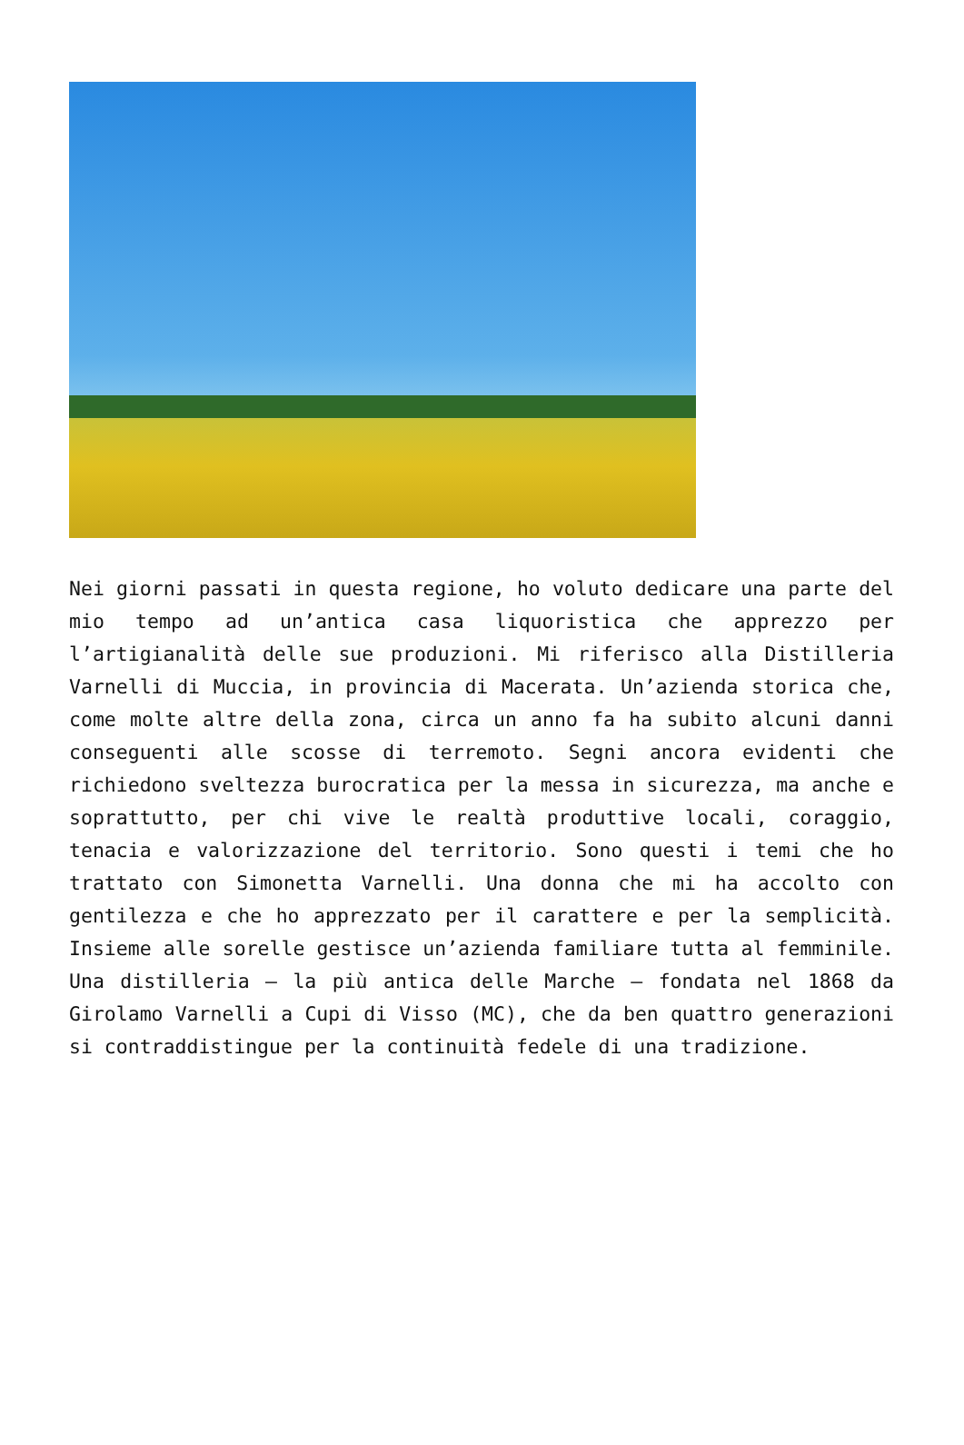Nei giorni passati in questa regione, ho voluto dedicare una parte del mio tempo ad un’antica casa liquoristica che apprezzo per l’artigianalità delle sue produzioni. Mi riferisco alla Distilleria Varnelli di Muccia, in provincia di Macerata. Un’azienda storica che, come molte altre della zona, circa un anno fa ha subito alcuni danni conseguenti alle scosse di terremoto. Segni ancora evidenti che richiedono sveltezza burocratica per la messa in sicurezza, ma anche e soprattutto, per chi vive le realtà produttive locali, coraggio, tenacia e valorizzazione del territorio. Sono questi i temi che ho trattato con Simonetta Varnelli. Una donna che mi ha accolto con gentilezza e che ho apprezzato per il carattere e per la semplicità. Insieme alle sorelle gestisce un’azienda familiare tutta al femminile. Una distilleria – la più antica delle Marche – fondata nel 1868 da Girolamo Varnelli a Cupi di Visso (MC), che da ben quattro generazioni si contraddistingue per la continuità fedele di una tradizione.